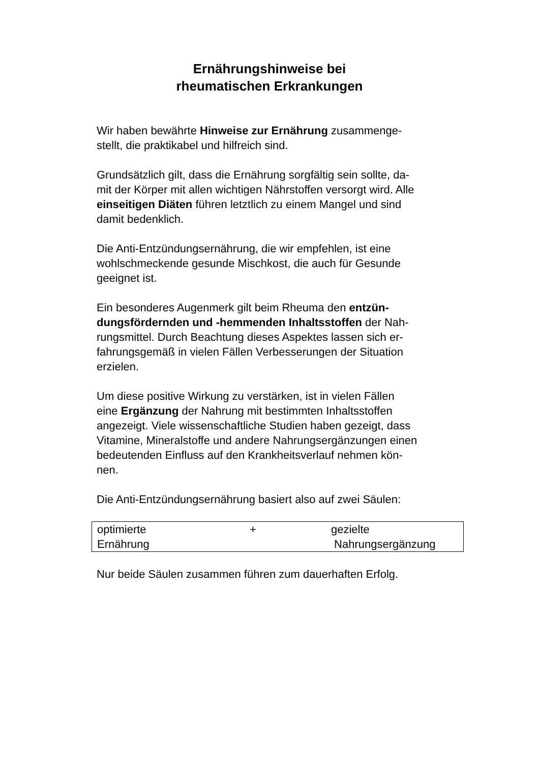Ernährungshinweise bei
rheumatischen Erkrankungen
Wir haben bewährte Hinweise zur Ernährung zusammenge-
stellt, die praktikabel und hilfreich sind.
Grundsätzlich gilt, dass die Ernährung sorgfältig sein sollte, da-
mit der Körper mit allen wichtigen Nährstoffen versorgt wird. Alle
einseitigen Diäten führen letztlich zu einem Mangel und sind
damit bedenklich.
Die Anti-Entzündungsernährung, die wir empfehlen, ist eine
wohlschmeckende gesunde Mischkost, die auch für Gesunde
geeignet ist.
Ein besonderes Augenmerk gilt beim Rheuma den entzün-
dungsfördernden und -hemmenden Inhaltsstoffen der Nah-
rungsmittel. Durch Beachtung dieses Aspektes lassen sich er-
fahrungsgemäß in vielen Fällen Verbesserungen der Situation
erzielen.
Um diese positive Wirkung zu verstärken, ist in vielen Fällen
eine Ergänzung der Nahrung mit bestimmten Inhaltsstoffen
angezeigt. Viele wissenschaftliche Studien haben gezeigt, dass
Vitamine, Mineralstoffe und andere Nahrungsergänzungen einen
bedeutenden Einfluss auf den Krankheitsverlauf nehmen kön-
nen.
Die Anti-Entzündungsernährung basiert also auf zwei Säulen:
| optimierte Ernährung | + | gezielte Nahrungsergänzung |
Nur beide Säulen zusammen führen zum dauerhaften Erfolg.